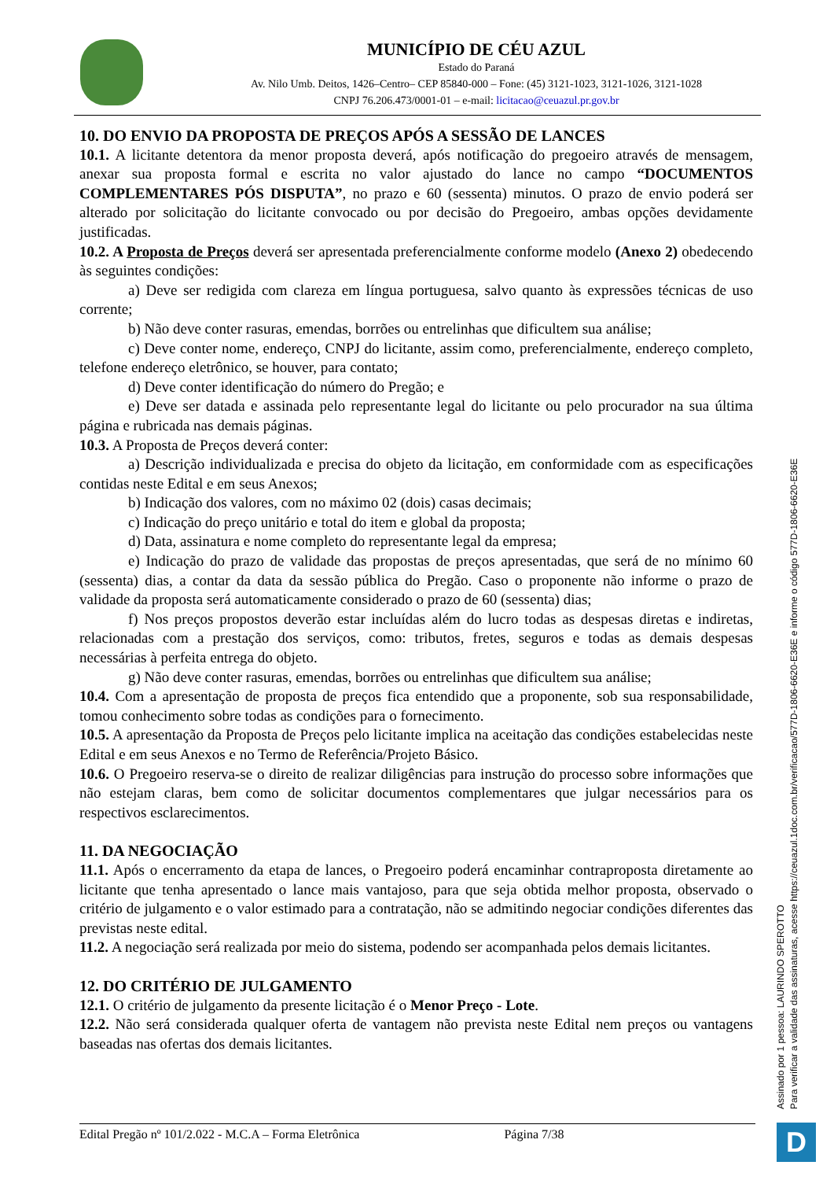MUNICÍPIO DE CÉU AZUL
Estado do Paraná
Av. Nilo Umb. Deitos, 1426–Centro– CEP 85840-000 – Fone: (45) 3121-1023, 3121-1026, 3121-1028
CNPJ 76.206.473/0001-01 – e-mail: licitacao@ceuazul.pr.gov.br
10. DO ENVIO DA PROPOSTA DE PREÇOS APÓS A SESSÃO DE LANCES
10.1. A licitante detentora da menor proposta deverá, após notificação do pregoeiro através de mensagem, anexar sua proposta formal e escrita no valor ajustado do lance no campo “DOCUMENTOS COMPLEMENTARES PÓS DISPUTA”, no prazo e 60 (sessenta) minutos. O prazo de envio poderá ser alterado por solicitação do licitante convocado ou por decisão do Pregoeiro, ambas opções devidamente justificadas.
10.2. A Proposta de Preços deverá ser apresentada preferencialmente conforme modelo (Anexo 2) obedecendo às seguintes condições:
a) Deve ser redigida com clareza em língua portuguesa, salvo quanto às expressões técnicas de uso corrente;
b) Não deve conter rasuras, emendas, borrões ou entrelinhas que dificultem sua análise;
c) Deve conter nome, endereço, CNPJ do licitante, assim como, preferencialmente, endereço completo, telefone endereço eletrônico, se houver, para contato;
d) Deve conter identificação do número do Pregão; e
e) Deve ser datada e assinada pelo representante legal do licitante ou pelo procurador na sua última página e rubricada nas demais páginas.
10.3. A Proposta de Preços deverá conter:
a) Descrição individualizada e precisa do objeto da licitação, em conformidade com as especificações contidas neste Edital e em seus Anexos;
b) Indicação dos valores, com no máximo 02 (dois) casas decimais;
c) Indicação do preço unitário e total do item e global da proposta;
d) Data, assinatura e nome completo do representante legal da empresa;
e) Indicação do prazo de validade das propostas de preços apresentadas, que será de no mínimo 60 (sessenta) dias, a contar da data da sessão pública do Pregão. Caso o proponente não informe o prazo de validade da proposta será automaticamente considerado o prazo de 60 (sessenta) dias;
f) Nos preços propostos deverão estar incluídas além do lucro todas as despesas diretas e indiretas, relacionadas com a prestação dos serviços, como: tributos, fretes, seguros e todas as demais despesas necessárias à perfeita entrega do objeto.
g) Não deve conter rasuras, emendas, borrões ou entrelinhas que dificultem sua análise;
10.4. Com a apresentação de proposta de preços fica entendido que a proponente, sob sua responsabilidade, tomou conhecimento sobre todas as condições para o fornecimento.
10.5. A apresentação da Proposta de Preços pelo licitante implica na aceitação das condições estabelecidas neste Edital e em seus Anexos e no Termo de Referência/Projeto Básico.
10.6. O Pregoeiro reserva-se o direito de realizar diligências para instrução do processo sobre informações que não estejam claras, bem como de solicitar documentos complementares que julgar necessários para os respectivos esclarecimentos.
11. DA NEGOCIAÇÃO
11.1. Após o encerramento da etapa de lances, o Pregoeiro poderá encaminhar contraproposta diretamente ao licitante que tenha apresentado o lance mais vantajoso, para que seja obtida melhor proposta, observado o critério de julgamento e o valor estimado para a contratação, não se admitindo negociar condições diferentes das previstas neste edital.
11.2. A negociação será realizada por meio do sistema, podendo ser acompanhada pelos demais licitantes.
12. DO CRITÉRIO DE JULGAMENTO
12.1. O critério de julgamento da presente licitação é o Menor Preço - Lote.
12.2. Não será considerada qualquer oferta de vantagem não prevista neste Edital nem preços ou vantagens baseadas nas ofertas dos demais licitantes.
Edital Pregão nº 101/2.022 - M.C.A – Forma Eletrônica Página 7/38
Assinado por 1 pessoa: LAURINDO SPEROTTO
Para verificar a validade das assinaturas, acesse https://ceuazul.1doc.com.br/verificacao/577D-1806-6620-E36E e informe o código 577D-1806-6620-E36E
D